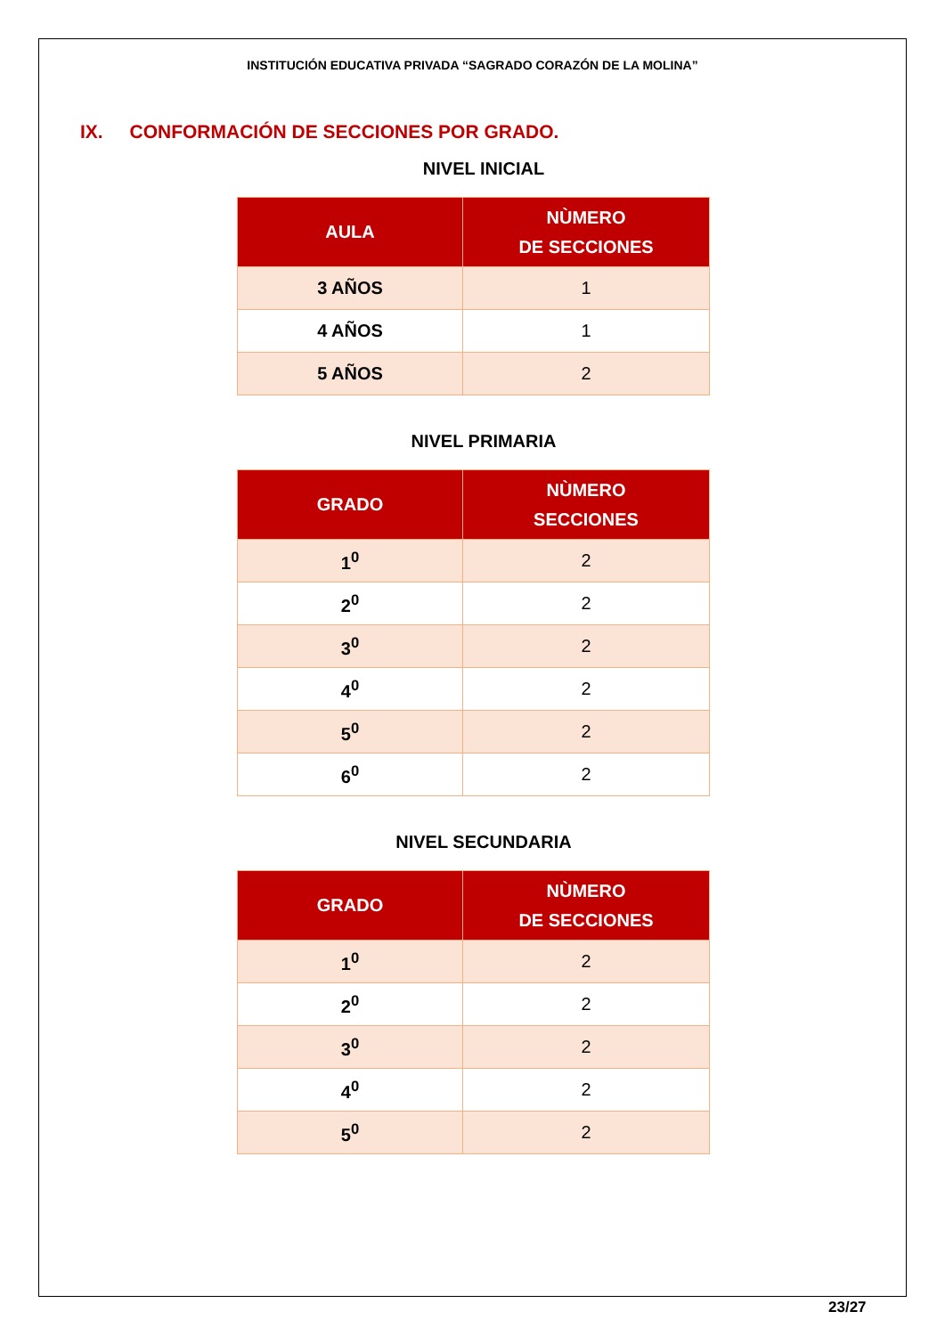INSTITUCIÓN EDUCATIVA PRIVADA “SAGRADO CORAZÓN DE LA MOLINA”
IX. CONFORMACIÓN DE SECCIONES POR GRADO.
NIVEL INICIAL
| AULA | NÙMERO DE SECCIONES |
| --- | --- |
| 3 AÑOS | 1 |
| 4 AÑOS | 1 |
| 5 AÑOS | 2 |
NIVEL PRIMARIA
| GRADO | NÙMERO SECCIONES |
| --- | --- |
| 1<sup>0</sup> | 2 |
| 2<sup>0</sup> | 2 |
| 3<sup>0</sup> | 2 |
| 4<sup>0</sup> | 2 |
| 5<sup>0</sup> | 2 |
| 6<sup>0</sup> | 2 |
NIVEL SECUNDARIA
| GRADO | NÙMERO DE SECCIONES |
| --- | --- |
| 1<sup>0</sup> | 2 |
| 2<sup>0</sup> | 2 |
| 3<sup>0</sup> | 2 |
| 4<sup>0</sup> | 2 |
| 5<sup>0</sup> | 2 |
23/27